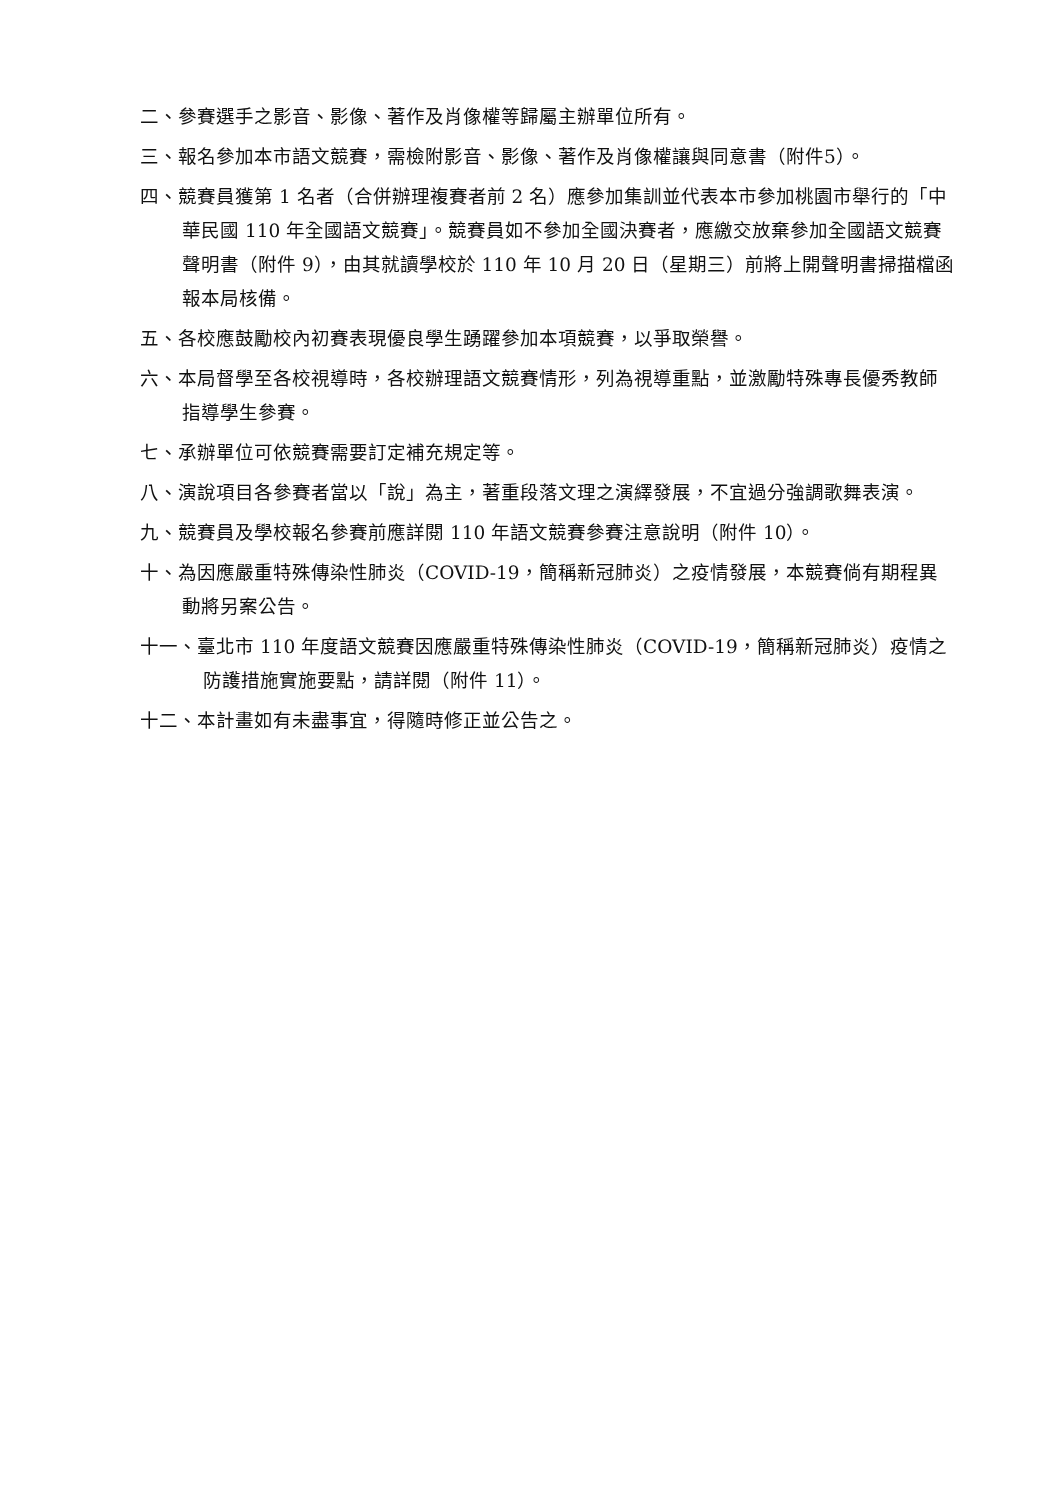二、參賽選手之影音、影像、著作及肖像權等歸屬主辦單位所有。
三、報名參加本市語文競賽，需檢附影音、影像、著作及肖像權讓與同意書（附件5）。
四、競賽員獲第 1 名者（合併辦理複賽者前 2 名）應參加集訓並代表本市參加桃園市舉行的「中華民國 110 年全國語文競賽」。競賽員如不參加全國決賽者，應繳交放棄參加全國語文競賽聲明書（附件 9），由其就讀學校於 110 年 10 月 20 日（星期三）前將上開聲明書掃描檔函報本局核備。
五、各校應鼓勵校內初賽表現優良學生踴躍參加本項競賽，以爭取榮譽。
六、本局督學至各校視導時，各校辦理語文競賽情形，列為視導重點，並激勵特殊專長優秀教師指導學生參賽。
七、承辦單位可依競賽需要訂定補充規定等。
八、演說項目各參賽者當以「說」為主，著重段落文理之演繹發展，不宜過分強調歌舞表演。
九、競賽員及學校報名參賽前應詳閱 110 年語文競賽參賽注意說明（附件 10）。
十、為因應嚴重特殊傳染性肺炎（COVID-19，簡稱新冠肺炎）之疫情發展，本競賽倘有期程異動將另案公告。
十一、臺北市 110 年度語文競賽因應嚴重特殊傳染性肺炎（COVID-19，簡稱新冠肺炎）疫情之防護措施實施要點，請詳閱（附件 11）。
十二、本計畫如有未盡事宜，得隨時修正並公告之。